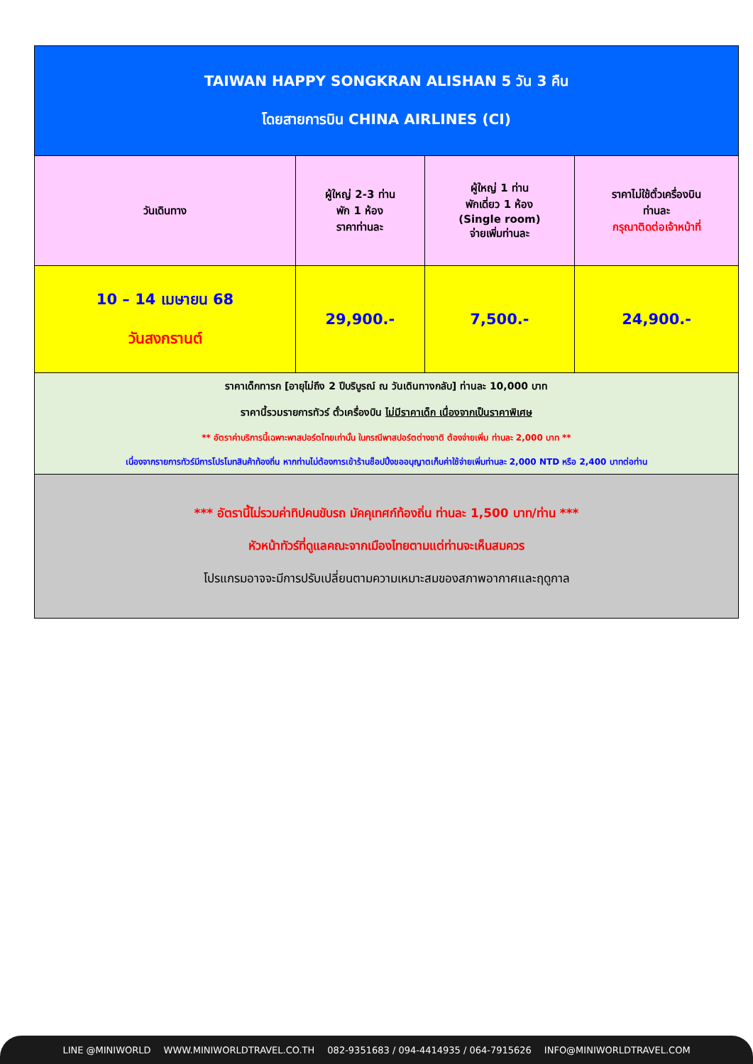| TAIWAN HAPPY SONGKRAN ALISHAN 5 วัน 3 คืน โดยสายการบิน CHINA AIRLINES (CI) | | | |
| วันเดินทาง | ผู้ใหญ่ 2-3 ท่าน พัก 1 ห้อง ราคาท่านละ | ผู้ใหญ่ 1 ท่าน พักเดี่ยว 1 ห้อง (Single room) จ่ายเพิ่มท่านละ | ราคาไม่ใช้ตั๋วเครื่องบิน ท่านละ กรุณาติดต่อเจ้าหน้าที่ |
| 10 – 14 เมษายน 68 วันสงกรานต์ | 29,900.- | 7,500.- | 24,900.- |
| ราคาเด็กทารก [อายุไม่ถึง 2 ปีบริบูรณ์ ณ วันเดินทางกลับ] ท่านละ 10,000 บาท ราคานี้รวมรายการทัวร์ ตั๋วเครื่องบิน ไม่มีราคาเด็ก เนื่องจากเป็นราคาพิเศษ ** อัตราค่าบริการนี้เฉพาะพาสปอร์ตไทยเท่านั้น ในกรณีพาสปอร์ตต่างชาติ ต้องจ่ายเพิ่ม ท่านละ 2,000 บาท ** เนื่องจากรายการทัวร์มีการโปรโมทสินค้าท้องถิ่น หากท่านไม่ต้องการเข้าร้านช็อปปิ้งขออนุญาตเก็บค่าใช้จ่ายเพิ่มท่านละ 2,000 NTD หรือ 2,400 บาทต่อท่าน | | | |
| *** อัตรานี้ไม่รวมค่าทิปคนขับรถ มัคคุเทศก์ท้องถิ่น ท่านละ 1,500 บาท/ท่าน *** หัวหน้าทัวร์ที่ดูแลคณะจากเมืองไทยตามแต่ท่านจะเห็นสมควร โปรแกรมอาจจะมีการปรับเปลี่ยนตามความเหมาะสมของสภาพอากาศและฤดูกาล | | | |
LINE @MINIWORLD WWW.MINIWORLDTRAVEL.CO.TH 082-9351683 / 094-4414935 / 064-7915626 INFO@MINIWORLDTRAVEL.COM